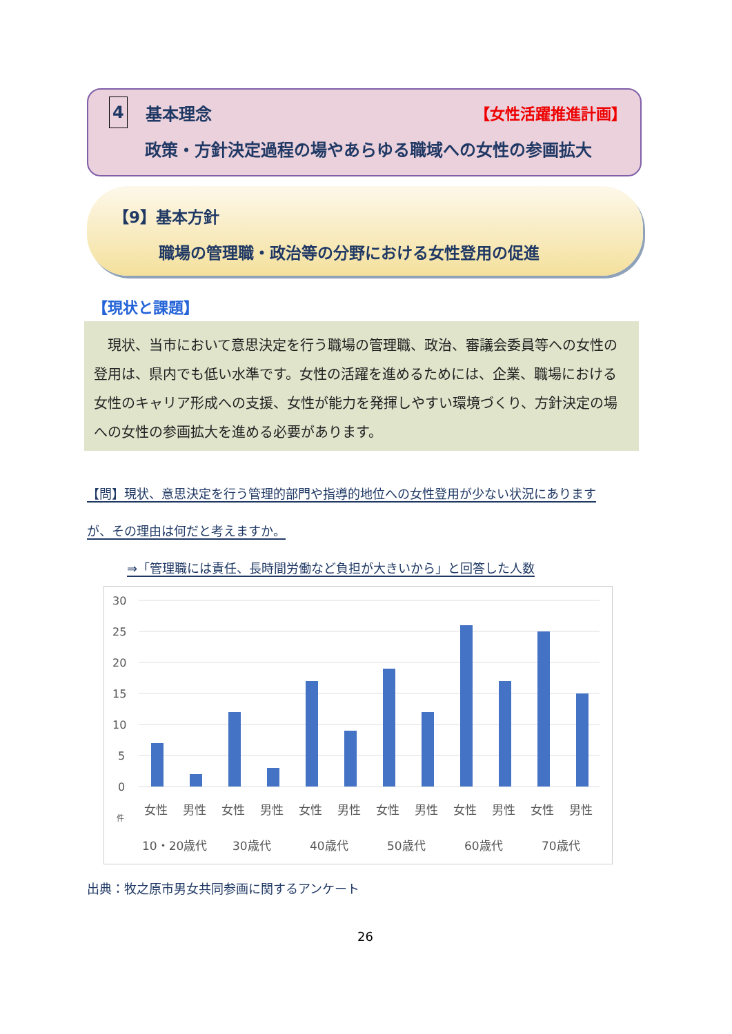4 基本理念 【女性活躍推進計画】
政策・方針決定過程の場やあらゆる職域への女性の参画拡大
【9】基本方針
職場の管理職・政治等の分野における女性登用の促進
【現状と課題】
　現状、当市において意思決定を行う職場の管理職、政治、審議会委員等への女性の登用は、県内でも低い水準です。女性の活躍を進めるためには、企業、職場における女性のキャリア形成への支援、女性が能力を発揮しやすい環境づくり、方針決定の場への女性の参画拡大を進める必要があります。
【問】現状、意思決定を行う管理的部門や指導的地位への女性登用が少ない状況にあります
が、その理由は何だと考えますか。
⇒「管理職には責任、長時間労働など負担が大きいから」と回答した人数
30
25
20
15
10
5
0
件
女性
男性
女性
男性
女性
男性
女性
男性
女性
男性
女性
男性
10・20歳代
30歳代
40歳代
50歳代
60歳代
70歳代
出典：牧之原市男女共同参画に関するアンケート
26